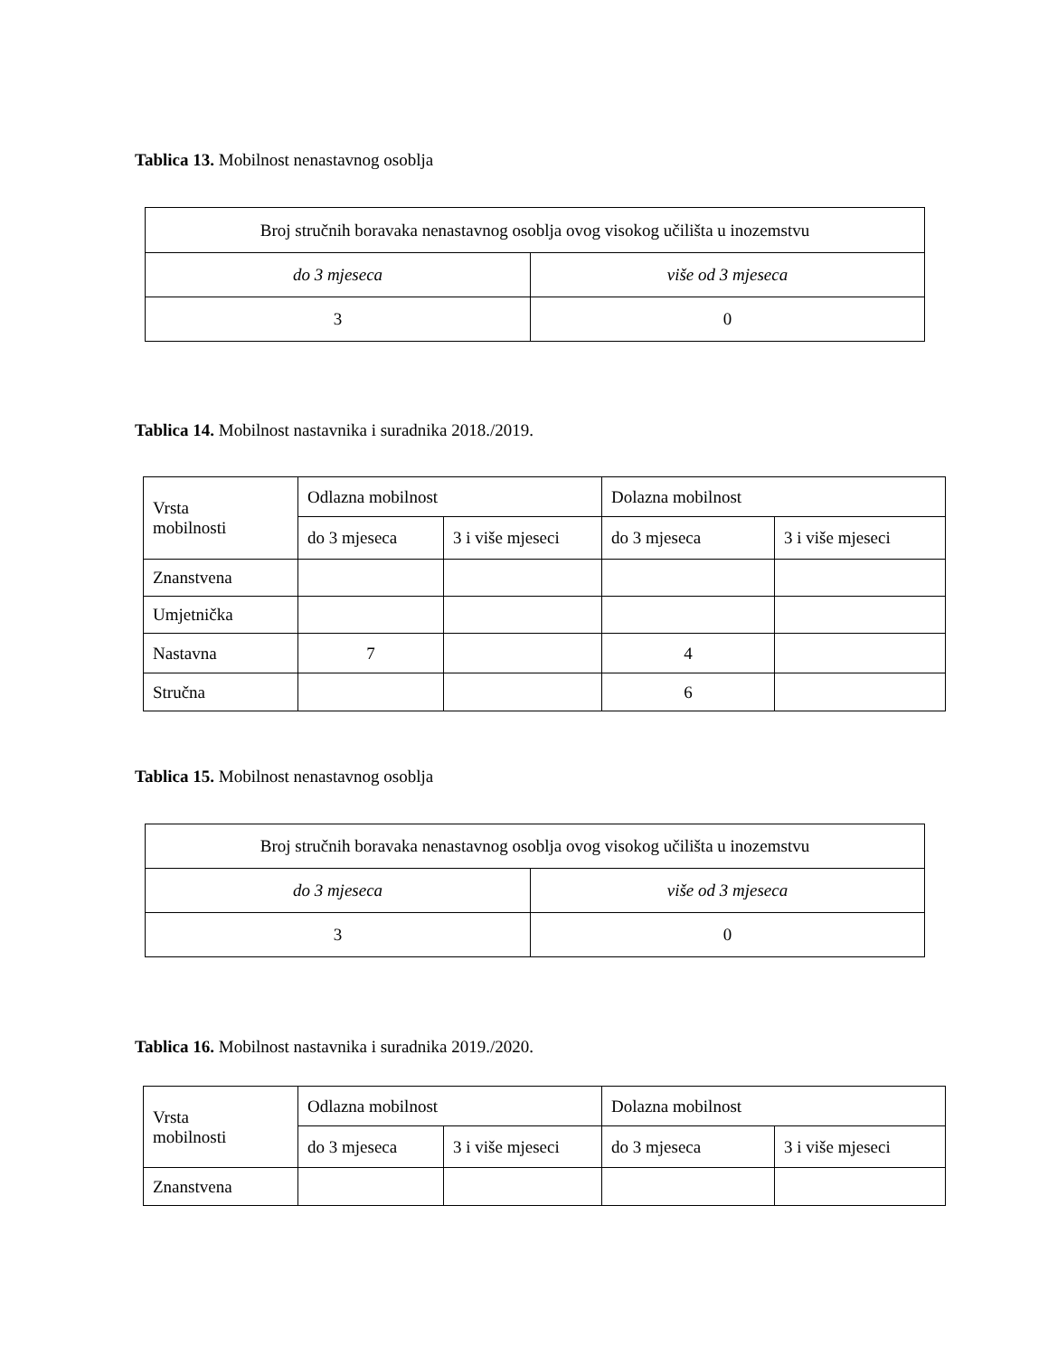Tablica 13. Mobilnost nenastavnog osoblja
| Broj stručnih boravaka nenastavnog osoblja ovog visokog učilišta u inozemstvu | |
| do 3 mjeseca | više od 3 mjeseca |
| 3 | 0 |
Tablica 14. Mobilnost nastavnika i suradnika 2018./2019.
| Vrsta mobilnosti | Odlazna mobilnost | | Dolazna mobilnost | |
| | do 3 mjeseca | 3 i više mjeseci | do 3 mjeseca | 3 i više mjeseci |
| Znanstvena | | | | |
| Umjetnička | | | | |
| Nastavna | 7 | | 4 | |
| Stručna | | | 6 | |
Tablica 15. Mobilnost nenastavnog osoblja
| Broj stručnih boravaka nenastavnog osoblja ovog visokog učilišta u inozemstvu | |
| do 3 mjeseca | više od 3 mjeseca |
| 3 | 0 |
Tablica 16. Mobilnost nastavnika i suradnika 2019./2020.
| Vrsta mobilnosti | Odlazna mobilnost | | Dolazna mobilnost | |
| | do 3 mjeseca | 3 i više mjeseci | do 3 mjeseca | 3 i više mjeseci |
| Znanstvena | | | | |